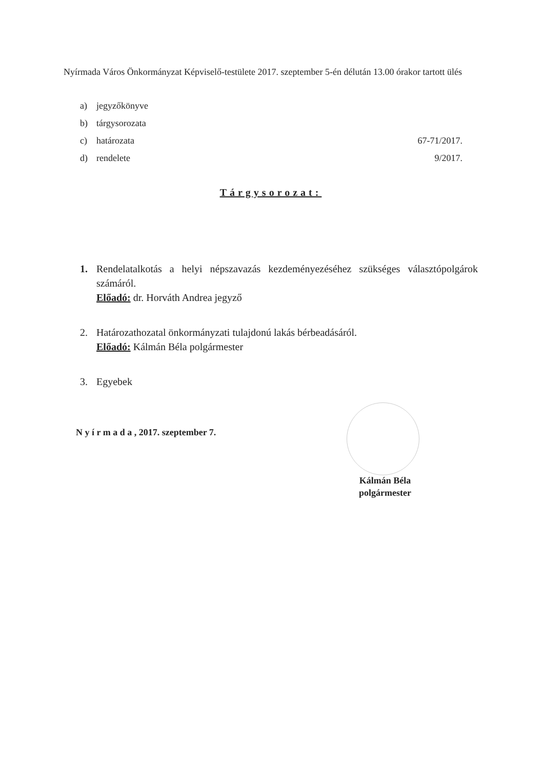Nyírmada Város Önkormányzat Képviselő-testülete 2017. szeptember 5-én délután 13.00 órakor tartott ülés
a) jegyzőkönyve
b) tárgysorozata
c) határozata 67-71/2017.
d) rendelete 9/2017.
Tárgysorozat:
1. Rendelatalkotás a helyi népszavazás kezdeményezéséhez szükséges választópolgárok számáról.
Előadó: dr. Horváth Andrea jegyző
2. Határozathozatal önkormányzati tulajdonú lakás bérbeadásáról.
Előadó: Kálmán Béla polgármester
3. Egyebek
N y í r m a d a , 2017. szeptember 7.
Kálmán Béla
polgármester